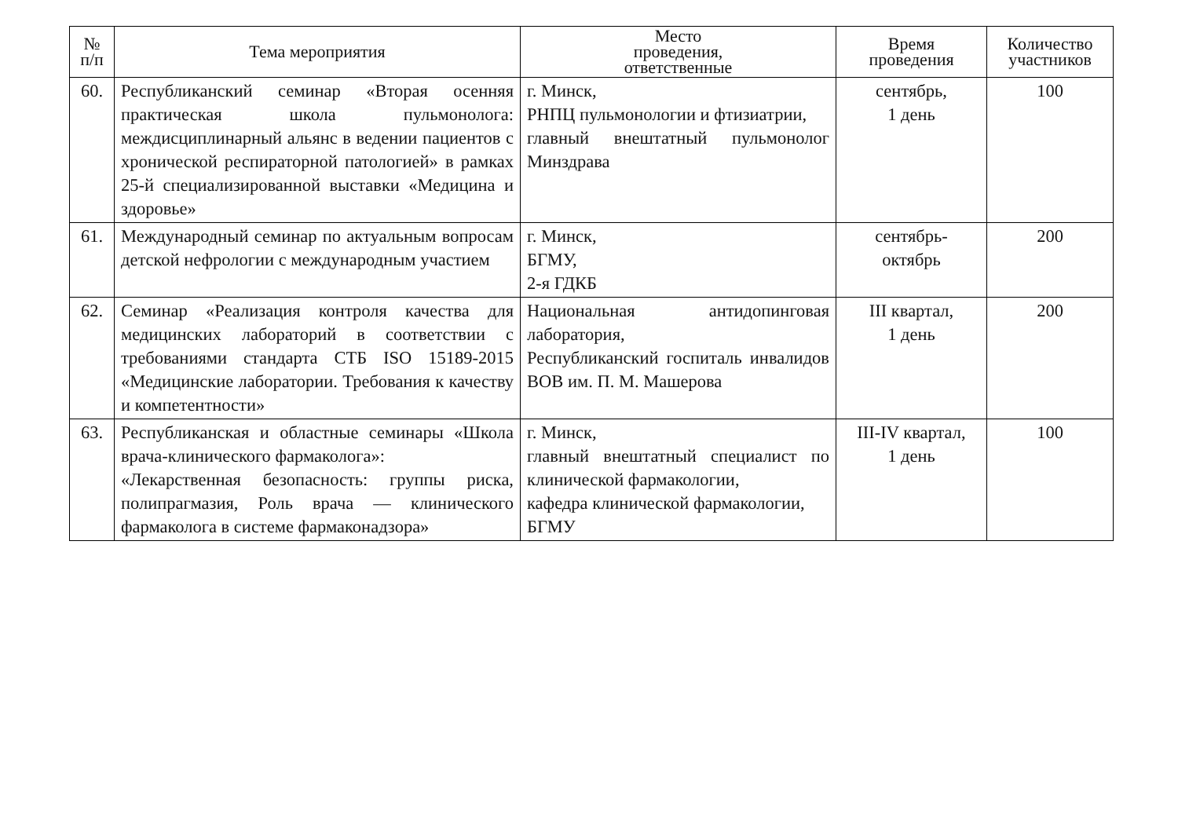| № п/п | Тема мероприятия | Место проведения, ответственные | Время проведения | Количество участников |
| --- | --- | --- | --- | --- |
| 60. | Республиканский семинар «Вторая осенняя практическая школа пульмонолога: междисциплинарный альянс в ведении пациентов с хронической респираторной патологией» в рамках 25-й специализированной выставки «Медицина и здоровье» | г. Минск, РНПЦ пульмонологии и фтизиатрии, главный внештатный пульмонолог Минздрава | сентябрь, 1 день | 100 |
| 61. | Международный семинар по актуальным вопросам детской нефрологии с международным участием | г. Минск, БГМУ, 2-я ГДКБ | сентябрь- октябрь | 200 |
| 62. | Семинар «Реализация контроля качества для медицинских лабораторий в соответствии с требованиями стандарта СТБ ISO 15189-2015 «Медицинские лаборатории. Требования к качеству и компетентности» | Национальная антидопинговая лаборатория, Республиканский госпиталь инвалидов ВОВ им. П. М. Машерова | III квартал, 1 день | 200 |
| 63. | Республиканская и областные семинары «Школа врача-клинического фармаколога»: «Лекарственная безопасность: группы риска, полипрагмазия, Роль врача — клинического фармаколога в системе фармаконадзора» | г. Минск, главный внештатный специалист по клинической фармакологии, кафедра клинической фармакологии, БГМУ | III-IV квартал, 1 день | 100 |